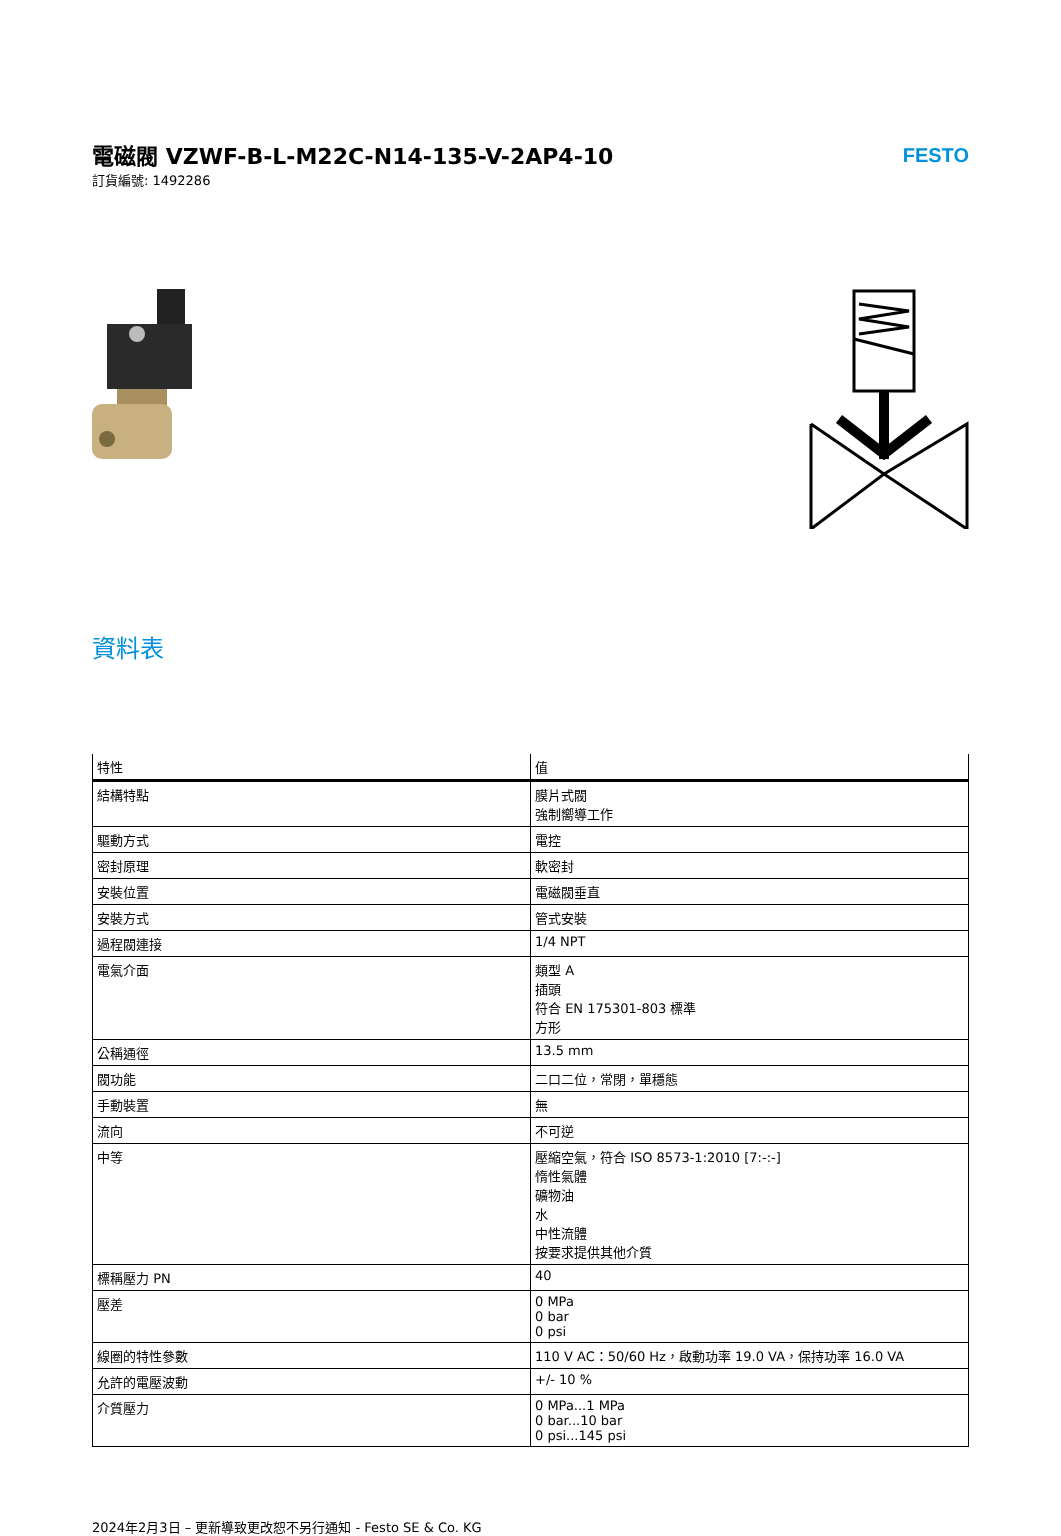電磁閥 VZWF-B-L-M22C-N14-135-V-2AP4-10
訂貨編號: 1492286
FESTO
資料表
| 特性 | 值 |
| --- | --- |
| 結構特點 | 膜片式閥 強制嚮導工作 |
| 驅動方式 | 電控 |
| 密封原理 | 軟密封 |
| 安裝位置 | 電磁閥垂直 |
| 安裝方式 | 管式安裝 |
| 過程閥連接 | 1/4 NPT |
| 電氣介面 | 類型 A 插頭 符合 EN 175301-803 標準 方形 |
| 公稱通徑 | 13.5 mm |
| 閥功能 | 二口二位，常閉，單穩態 |
| 手動裝置 | 無 |
| 流向 | 不可逆 |
| 中等 | 壓縮空氣，符合 ISO 8573-1:2010 [7:-:-] 惰性氣體 礦物油 水 中性流體 按要求提供其他介質 |
| 標稱壓力 PN | 40 |
| 壓差 | 0 MPa 0 bar 0 psi |
| 線圈的特性參數 | 110 V AC：50/60 Hz，啟動功率 19.0 VA，保持功率 16.0 VA |
| 允許的電壓波動 | +/- 10 % |
| 介質壓力 | 0 MPa...1 MPa 0 bar...10 bar 0 psi...145 psi |
2024年2月3日 – 更新導致更改恕不另行通知 - Festo SE & Co. KG